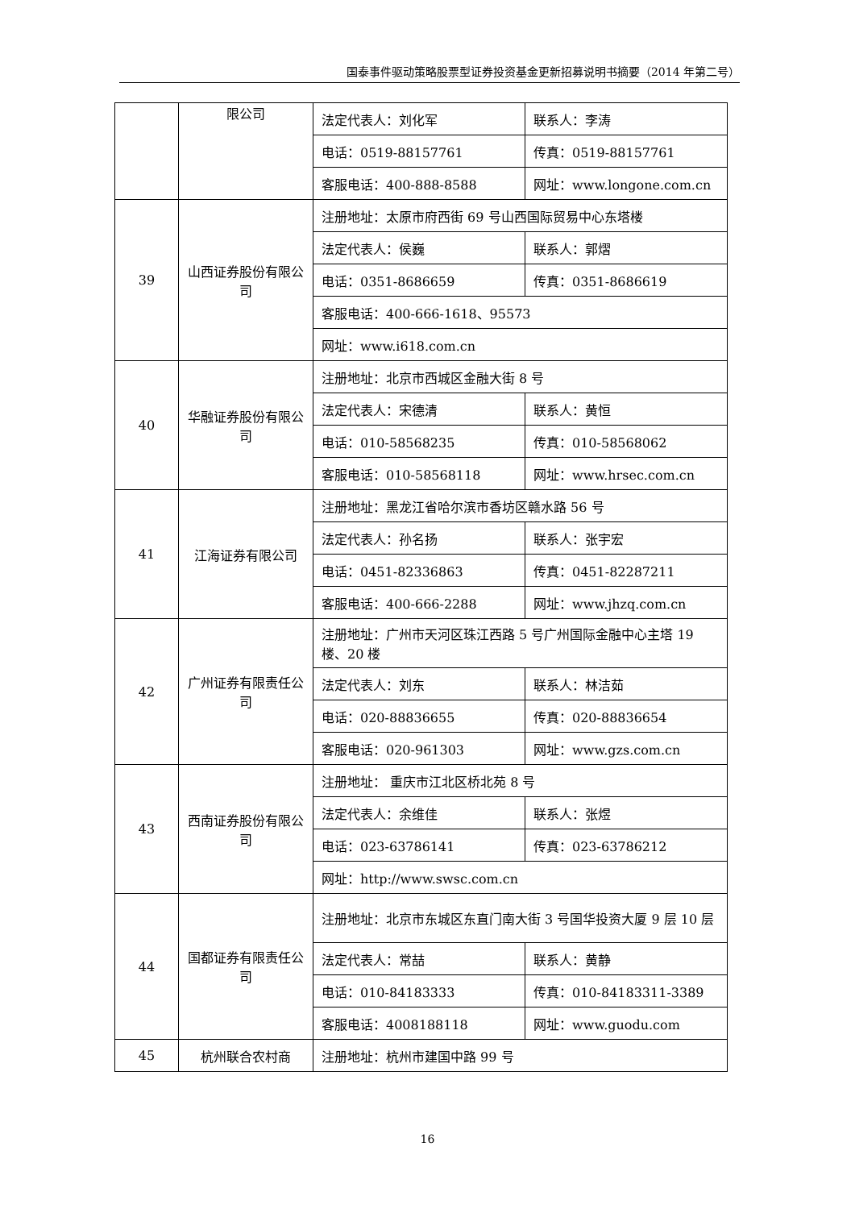国泰事件驱动策略股票型证券投资基金更新招募说明书摘要（2014 年第二号）
| | 限公司 | 法定代表人：刘化军 | 联系人：李涛 |
| | | 电话：0519-88157761 | 传真：0519-88157761 |
| | | 客服电话：400-888-8588 | 网址：www.longone.com.cn |
| 39 | 山西证券股份有限公司 | 注册地址：太原市府西街 69 号山西国际贸易中心东塔楼 | |
| | | 法定代表人：侯巍 | 联系人：郭熠 |
| | | 电话：0351-8686659 | 传真：0351-8686619 |
| | | 客服电话：400-666-1618、95573 | |
| | | 网址：www.i618.com.cn | |
| 40 | 华融证券股份有限公司 | 注册地址：北京市西城区金融大街 8 号 | |
| | | 法定代表人：宋德清 | 联系人：黄恒 |
| | | 电话：010-58568235 | 传真：010-58568062 |
| | | 客服电话：010-58568118 | 网址：www.hrsec.com.cn |
| 41 | 江海证券有限公司 | 注册地址：黑龙江省哈尔滨市香坊区赣水路 56 号 | |
| | | 法定代表人：孙名扬 | 联系人：张宇宏 |
| | | 电话：0451-82336863 | 传真：0451-82287211 |
| | | 客服电话：400-666-2288 | 网址：www.jhzq.com.cn |
| 42 | 广州证券有限责任公司 | 注册地址：广州市天河区珠江西路 5 号广州国际金融中心主塔 19 楼、20 楼 | |
| | | 法定代表人：刘东 | 联系人：林洁茹 |
| | | 电话：020-88836655 | 传真：020-88836654 |
| | | 客服电话：020-961303 | 网址：www.gzs.com.cn |
| 43 | 西南证券股份有限公司 | 注册地址： 重庆市江北区桥北苑 8 号 | |
| | | 法定代表人：余维佳 | 联系人：张煜 |
| | | 电话：023-63786141 | 传真：023-63786212 |
| | | 网址：http://www.swsc.com.cn | |
| 44 | 国都证券有限责任公司 | 注册地址：北京市东城区东直门南大街 3 号国华投资大厦 9 层 10 层 | |
| | | 法定代表人：常喆 | 联系人：黄静 |
| | | 电话：010-84183333 | 传真：010-84183311-3389 |
| | | 客服电话：4008188118 | 网址：www.guodu.com |
| 45 | 杭州联合农村商 | 注册地址：杭州市建国中路 99 号 | |
16